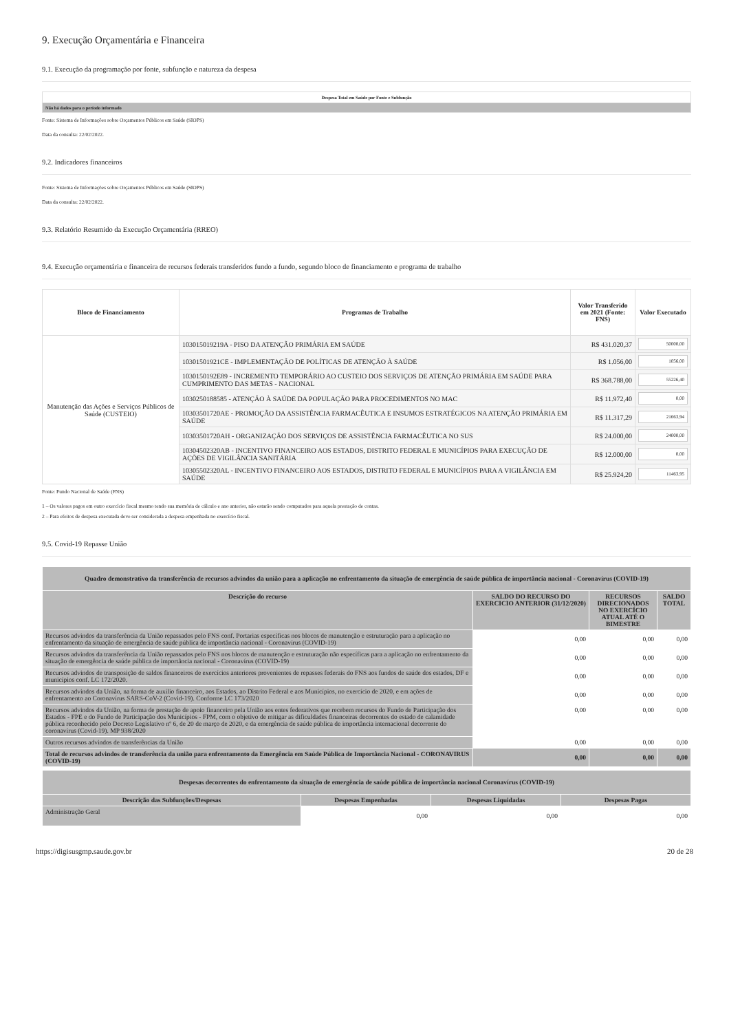9. Execução Orçamentária e Financeira
9.1. Execução da programação por fonte, subfunção e natureza da despesa
| Despesa Total em Saúde por Fonte e Subfunção |
| --- |
| Não há dados para o período informado |
Fonte: Sistema de Informações sobre Orçamentos Públicos em Saúde (SIOPS)
Data da consulta: 22/02/2022.
9.2. Indicadores financeiros
Fonte: Sistema de Informações sobre Orçamentos Públicos em Saúde (SIOPS)
Data da consulta: 22/02/2022.
9.3. Relatório Resumido da Execução Orçamentária (RREO)
9.4. Execução orçamentária e financeira de recursos federais transferidos fundo a fundo, segundo bloco de financiamento e programa de trabalho
| Bloco de Financiamento | Programas de Trabalho | Valor Transferido em 2021 (Fonte: FNS) | Valor Executado |
| --- | --- | --- | --- |
| Manutenção das Ações e Serviços Públicos de Saúde (CUSTEIO) | 103015019219A - PISO DA ATENÇÃO PRIMÁRIA EM SAÚDE | R$ 431.020,37 | 50000,00 |
| | 10301501921CE - IMPLEMENTAÇÃO DE POLÍTICAS DE ATENÇÃO À SAÚDE | R$ 1.056,00 | 1056,00 |
| | 1030150192E89 - INCREMENTO TEMPORÁRIO AO CUSTEIO DOS SERVIÇOS DE ATENÇÃO PRIMÁRIA EM SAÚDE PARA CUMPRIMENTO DAS METAS - NACIONAL | R$ 368.788,00 | 55226,40 |
| | 1030250188585 - ATENÇÃO À SAÚDE DA POPULAÇÃO PARA PROCEDIMENTOS NO MAC | R$ 11.972,40 | 0,00 |
| | 10303501720AE - PROMOÇÃO DA ASSISTÊNCIA FARMACÊUTICA E INSUMOS ESTRATÉGICOS NA ATENÇÃO PRIMÁRIA EM SAÚDE | R$ 11.317,29 | 21663,94 |
| | 10303501720AH - ORGANIZAÇÃO DOS SERVIÇOS DE ASSISTÊNCIA FARMACÊUTICA NO SUS | R$ 24.000,00 | 24000,00 |
| | 10304502320AB - INCENTIVO FINANCEIRO AOS ESTADOS, DISTRITO FEDERAL E MUNICÍPIOS PARA EXECUÇÃO DE AÇÕES DE VIGILÂNCIA SANITÁRIA | R$ 12.000,00 | 0,00 |
| | 10305502320AL - INCENTIVO FINANCEIRO AOS ESTADOS, DISTRITO FEDERAL E MUNICÍPIOS PARA A VIGILÂNCIA EM SAÚDE | R$ 25.924,20 | 11463,95 |
Fonte: Fundo Nacional de Saúde (FNS)
1 – Os valores pagos em outro exercício fiscal mesmo tendo sua memória de cálculo e ano anterior, não estarão sendo computados para aquela prestação de contas.
2 – Para efeitos de despesa executada deve ser considerada a despesa empenhada no exercício fiscal.
9.5. Covid-19 Repasse União
| Quadro demonstrativo da transferência de recursos advindos da união para a aplicação no enfrentamento da situação de emergência de saúde pública de importância nacional - Coronavírus (COVID-19) | | | |
| --- | --- | --- | --- |
| Descrição do recurso | SALDO DO RECURSO DO EXERCICIO ANTERIOR (31/12/2020) | RECURSOS DIRECIONADOS NO EXERCÍCIO ATUAL ATÉ O BIMESTRE | SALDO TOTAL |
| Recursos advindos da transferência da União repassados pelo FNS conf. Portarias específicas nos blocos de manutenção e estruturação para a aplicação no enfrentamento da situação de emergência de saúde pública de importância nacional - Coronavírus (COVID-19) | 0,00 | 0,00 | 0,00 |
| Recursos advindos da transferência da União repassados pelo FNS nos blocos de manutenção e estruturação não específicas para a aplicação no enfrentamento da situação de emergência de saúde pública de importância nacional - Coronavírus (COVID-19) | 0,00 | 0,00 | 0,00 |
| Recursos advindos de transposição de saldos financeiros de exercícios anteriores provenientes de repasses federais do FNS aos fundos de saúde dos estados, DF e municípios conf. LC 172/2020. | 0,00 | 0,00 | 0,00 |
| Recursos advindos da União, na forma de auxílio financeiro, aos Estados, ao Distrito Federal e aos Municípios, no exercício de 2020, e em ações de enfrentamento ao Coronavírus SARS-CoV-2 (Covid-19). Conforme LC 173/2020 | 0,00 | 0,00 | 0,00 |
| Recursos advindos da União, na forma de prestação de apoio financeiro pela União aos entes federativos que recebem recursos do Fundo de Participação dos Estados - FPE e do Fundo de Participação dos Municípios - FPM, com o objetivo de mitigar as dificuldades financeiras decorrentes do estado de calamidade pública reconhecido pelo Decreto Legislativo nº 6, de 20 de março de 2020, e da emergência de saúde pública de importância internacional decorrente do coronavírus (Covid-19). MP 938/2020 | 0,00 | 0,00 | 0,00 |
| Outros recursos advindos de transferências da União | 0,00 | 0,00 | 0,00 |
| Total de recursos advindos de transferência da união para enfrentamento da Emergência em Saúde Pública de Importância Nacional - CORONAVIRUS (COVID-19) | 0,00 | 0,00 | 0,00 |
| Despesas decorrentes do enfrentamento da situação de emergência de saúde pública de importância nacional Coronavírus (COVID-19) | | | |
| --- | --- | --- | --- |
| Descrição das Subfunções/Despesas | Despesas Empenhadas | Despesas Liquidadas | Despesas Pagas |
| Administração Geral | 0,00 | 0,00 | 0,00 |
https://digisusgmp.saude.gov.br 20 de 28